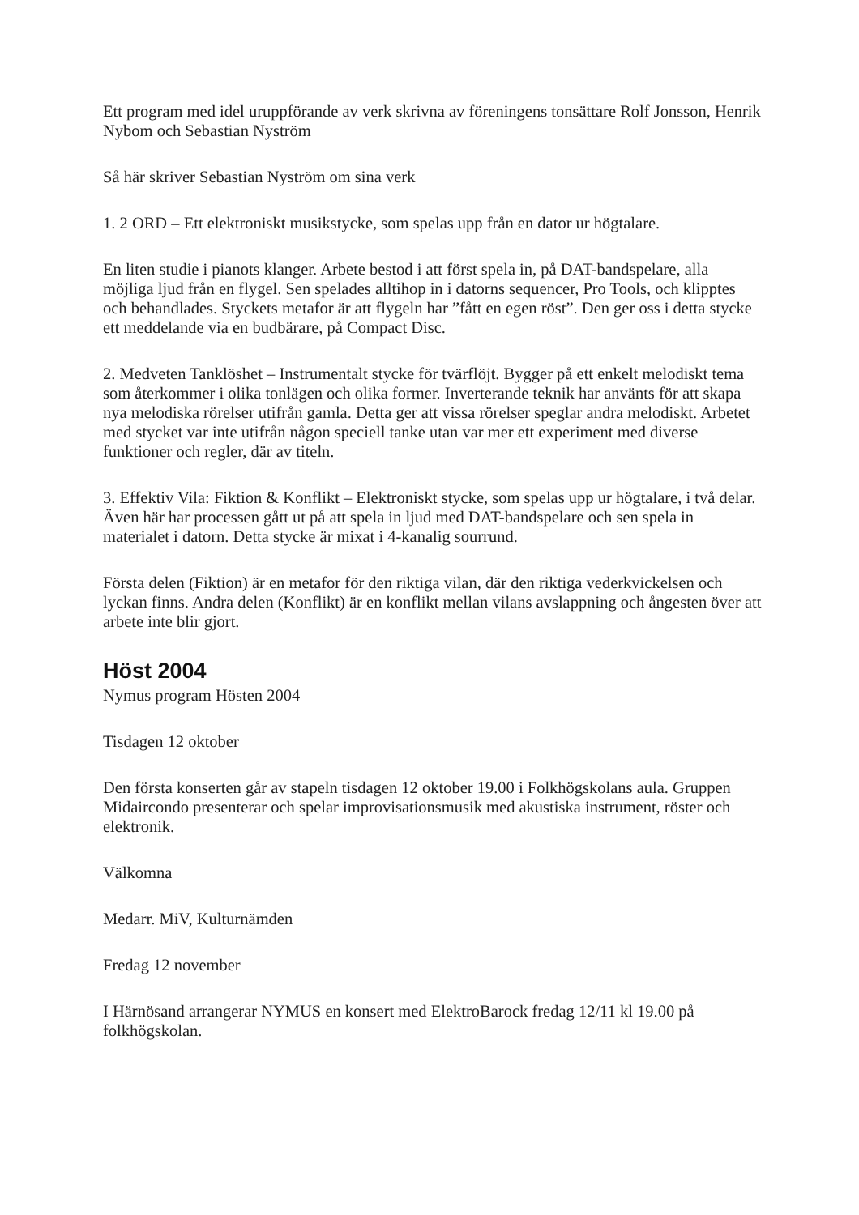Ett program med idel uruppförande av verk skrivna av föreningens tonsättare Rolf Jonsson, Henrik Nybom och Sebastian Nyström
Så här skriver Sebastian Nyström om sina verk
1. 2 ORD – Ett elektroniskt musikstycke, som spelas upp från en dator ur högtalare.
En liten studie i pianots klanger. Arbete bestod i att först spela in, på DAT-bandspelare, alla möjliga ljud från en flygel. Sen spelades alltihop in i datorns sequencer, Pro Tools, och klipptes och behandlades. Styckets metafor är att flygeln har ”fått en egen röst”. Den ger oss i detta stycke ett meddelande via en budbärare, på Compact Disc.
2. Medveten Tanklöshet – Instrumentalt stycke för tvärflöjt. Bygger på ett enkelt melodiskt tema som återkommer i olika tonlägen och olika former. Inverterande teknik har använts för att skapa nya melodiska rörelser utifrån gamla. Detta ger att vissa rörelser speglar andra melodiskt. Arbetet med stycket var inte utifrån någon speciell tanke utan var mer ett experiment med diverse funktioner och regler, där av titeln.
3. Effektiv Vila: Fiktion & Konflikt – Elektroniskt stycke, som spelas upp ur högtalare, i två delar. Även här har processen gått ut på att spela in ljud med DAT-bandspelare och sen spela in materialet i datorn. Detta stycke är mixat i 4-kanalig sourrund.
Första delen (Fiktion) är en metafor för den riktiga vilan, där den riktiga vederkvickelsen och lyckan finns. Andra delen (Konflikt) är en konflikt mellan vilans avslappning och ångesten över att arbete inte blir gjort.
Höst 2004
Nymus program Hösten 2004
Tisdagen 12 oktober
Den första konserten går av stapeln tisdagen 12 oktober 19.00 i Folkhögskolans aula. Gruppen Midaircondo presenterar och spelar improvisationsmusik med akustiska instrument, röster och elektronik.
Välkomna
Medarr. MiV, Kulturnämden
Fredag 12 november
I Härnösand arrangerar NYMUS en konsert med ElektroBarock fredag 12/11 kl 19.00 på folkhögskolan.